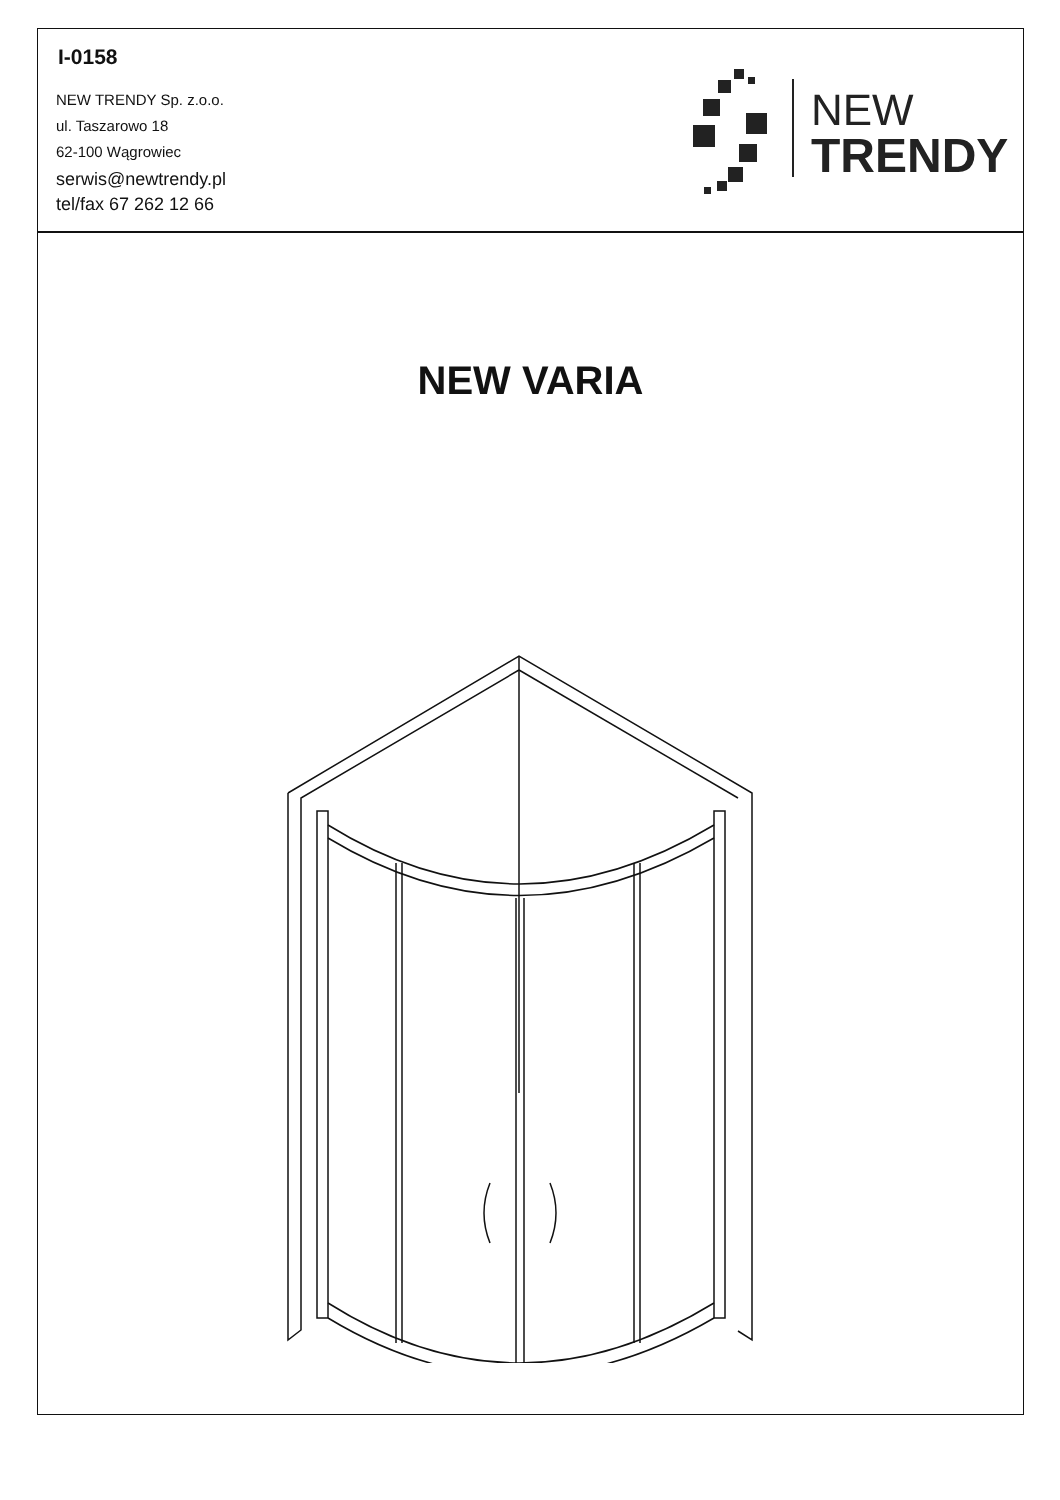I-0158
NEW TRENDY Sp. z.o.o.
ul. Taszarowo 18
62-100 Wągrowiec
serwis@newtrendy.pl
tel/fax 67 262 12 66
NEW
TRENDY
NEW VARIA